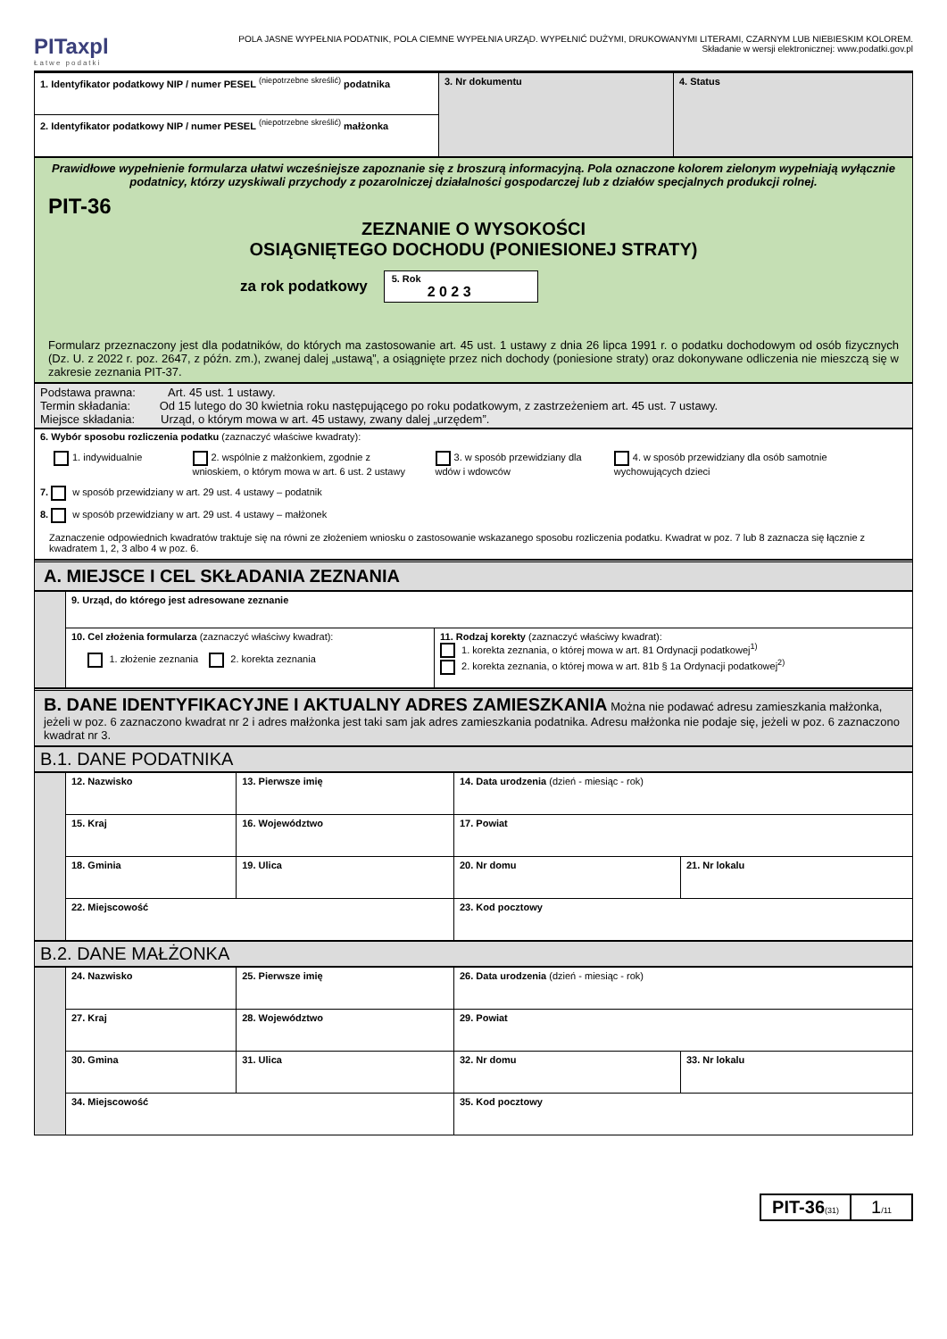PITaxpl
Łatwe podatki
POLA JASNE WYPEŁNIA PODATNIK, POLA CIEMNE WYPEŁNIA URZĄD. WYPEŁNIĆ DUŻYMI, DRUKOWANYMI LITERAMI, CZARNYM LUB NIEBIESKIM KOLOREM.
Składanie w wersji elektronicznej: www.podatki.gov.pl
| 1. Identyfikator podatkowy NIP / numer PESEL <sup>(niepotrzebne skreślić)</sup> podatnika | 3. Nr dokumentu | 4. Status |
| 2. Identyfikator podatkowy NIP / numer PESEL <sup>(niepotrzebne skreślić)</sup> małżonka | | |
Prawidłowe wypełnienie formularza ułatwi wcześniejsze zapoznanie się z broszurą informacyjną. Pola oznaczone kolorem zielonym wypełniają wyłącznie podatnicy, którzy uzyskiwali przychody z pozarolniczej działalności gospodarczej lub z działów specjalnych produkcji rolnej.
PIT-36
ZEZNANIE O WYSOKOŚCI
OSIĄGNIĘTEGO DOCHODU (PONIESIONEJ STRATY)
za rok podatkowy 5. Rok
2 0 2 3
Formularz przeznaczony jest dla podatników, do których ma zastosowanie art. 45 ust. 1 ustawy z dnia 26 lipca 1991 r. o podatku dochodowym od osób fizycznych (Dz. U. z 2022 r. poz. 2647, z późn. zm.), zwanej dalej „ustawą”, a osiągnięte przez nich dochody (poniesione straty) oraz dokonywane odliczenia nie mieszczą się w zakresie zeznania PIT-37.
Podstawa prawna: Art. 45 ust. 1 ustawy.
Termin składania: Od 15 lutego do 30 kwietnia roku następującego po roku podatkowym, z zastrzeżeniem art. 45 ust. 7 ustawy.
Miejsce składania: Urząd, o którym mowa w art. 45 ustawy, zwany dalej „urzędem”.
6. Wybór sposobu rozliczenia podatku (zaznaczyć właściwe kwadraty):
1. indywidualnie 2. wspólnie z małżonkiem, zgodnie z wnioskiem, o którym mowa w art. 6 ust. 2 ustawy
3. w sposób przewidziany dla wdów i wdowców
4. w sposób przewidziany dla osób samotnie wychowujących dzieci
7. w sposób przewidziany w art. 29 ust. 4 ustawy – podatnik
8. w sposób przewidziany w art. 29 ust. 4 ustawy – małżonek
Zaznaczenie odpowiednich kwadratów traktuje się na równi ze złożeniem wniosku o zastosowanie wskazanego sposobu rozliczenia podatku. Kwadrat w poz. 7 lub 8 zaznacza się łącznie z kwadratem 1, 2, 3 albo 4 w poz. 6.
A. MIEJSCE I CEL SKŁADANIA ZEZNANIA
| | 9. Urząd, do którego jest adresowane zeznanie | |
| | 10. Cel złożenia formularza (zaznaczyć właściwy kwadrat): 1. złożenie zeznania 2. korekta zeznania | 11. Rodzaj korekty (zaznaczyć właściwy kwadrat): 1. korekta zeznania, o której mowa w art. 81 Ordynacji podatkowej<sup>1)</sup> 2. korekta zeznania, o której mowa w art. 81b § 1a Ordynacji podatkowej<sup>2)</sup> |
B. DANE IDENTYFIKACYJNE I AKTUALNY ADRES ZAMIESZKANIA Można nie podawać adresu zamieszkania małżonka, jeżeli w poz. 6 zaznaczono kwadrat nr 2 i adres małżonka jest taki sam jak adres zamieszkania podatnika. Adresu małżonka nie podaje się, jeżeli w poz. 6 zaznaczono kwadrat nr 3.
B.1. DANE PODATNIKA
| | 12. Nazwisko | | 13. Pierwsze imię | 14. Data urodzenia (dzień - miesiąc - rok) | |
| | 15. Kraj | 16. Województwo | | 17. Powiat | |
| | 18. Gminia | 19. Ulica | | 20. Nr domu | 21. Nr lokalu |
| | 22. Miejscowość | | | 23. Kod pocztowy | |
B.2. DANE MAŁŻONKA
| | 24. Nazwisko | | 25. Pierwsze imię | 26. Data urodzenia (dzień - miesiąc - rok) | |
| | 27. Kraj | 28. Województwo | | 29. Powiat | |
| | 30. Gmina | 31. Ulica | | 32. Nr domu | 33. Nr lokalu |
| | 34. Miejscowość | | | 35. Kod pocztowy | |
PIT-36(31)
1/11